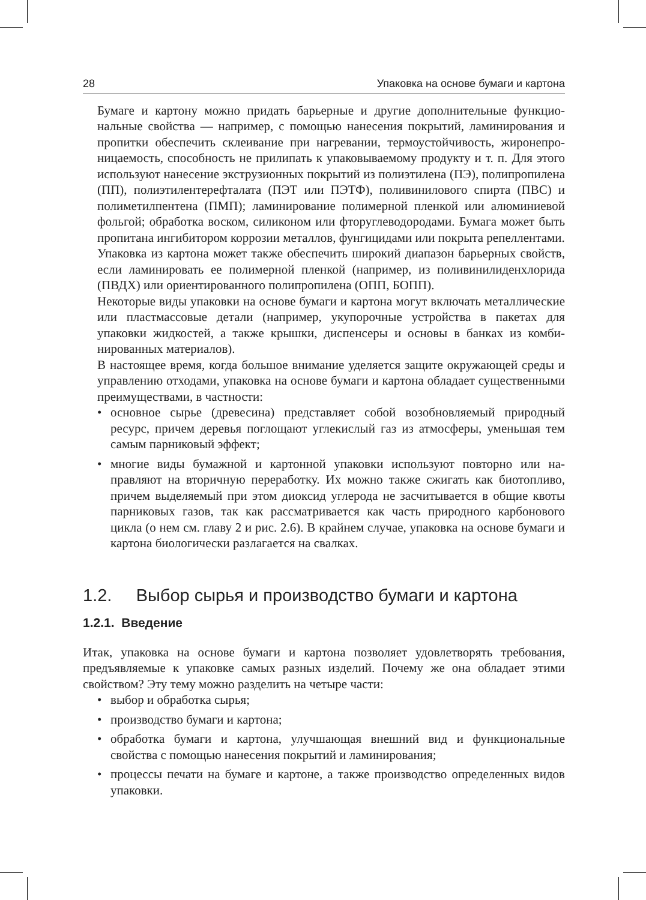28 Упаковка на основе бумаги и картона
Бумаге и картону можно придать барьерные и другие дополнительные функцио­нальные свойства — например, с помощью нанесения покрытий, ламинирования и пропитки обеспечить склеивание при нагревании, термоустойчивость, жиронепро­ницаемость, способность не прилипать к упаковываемому продукту и т. п. Для это­го используют нанесение экструзионных покрытий из полиэтилена (ПЭ), полипро­пилена (ПП), полиэтилентерефталата (ПЭТ или ПЭТФ), поливинилового спирта (ПВС) и полиметилпентена (ПМП); ламинирование полимерной пленкой или алю­миниевой фольгой; обработка воском, силиконом или фторуглеводородами. Бумага может быть пропитана ингибитором коррозии металлов, фунгицидами или покрыта репеллентами.
Упаковка из картона может также обеспечить широкий диапазон барьерных свойств, если ламинировать ее полимерной пленкой (например, из поливинилиден­хлорида (ПВДХ) или ориентированного полипропилена (ОПП, БОПП).
Некоторые виды упаковки на основе бумаги и картона могут включать метал­лические или пластмассовые детали (например, укупорочные устройства в пакетах для упаковки жидкостей, а также крышки, диспенсеры и основы в банках из комби­нированных материалов).
В настоящее время, когда большое внимание уделяется защите окружающей сре­ды и управлению отходами, упаковка на основе бумаги и картона обладает суще­ственными преимуществами, в частности:
• основное сырье (древесина) представляет собой возобновляемый природный ресурс, причем деревья поглощают углекислый газ из атмосферы, уменьшая тем самым парниковый эффект;
• многие виды бумажной и картонной упаковки используют повторно или на­правляют на вторичную переработку. Их можно также сжигать как биотопли­во, причем выделяемый при этом диоксид углерода не засчитывается в общие квоты парниковых газов, так как рассматривается как часть природного кар­бонового цикла (о нем см. главу 2 и рис. 2.6). В крайнем случае, упаковка на основе бумаги и картона биологически разлагается на свалках.
1.2. Выбор сырья и производство бумаги и картона
1.2.1. Введение
Итак, упаковка на основе бумаги и картона позволяет удовлетворять требования, предъявляемые к упаковке самых разных изделий. Почему же она обладает этими свойством? Эту тему можно разделить на четыре части:
• выбор и обработка сырья;
• производство бумаги и картона;
• обработка бумаги и картона, улучшающая внешний вид и функциональные свойства с помощью нанесения покрытий и ламинирования;
• процессы печати на бумаге и картоне, а также производство определенных ви­дов упаковки.